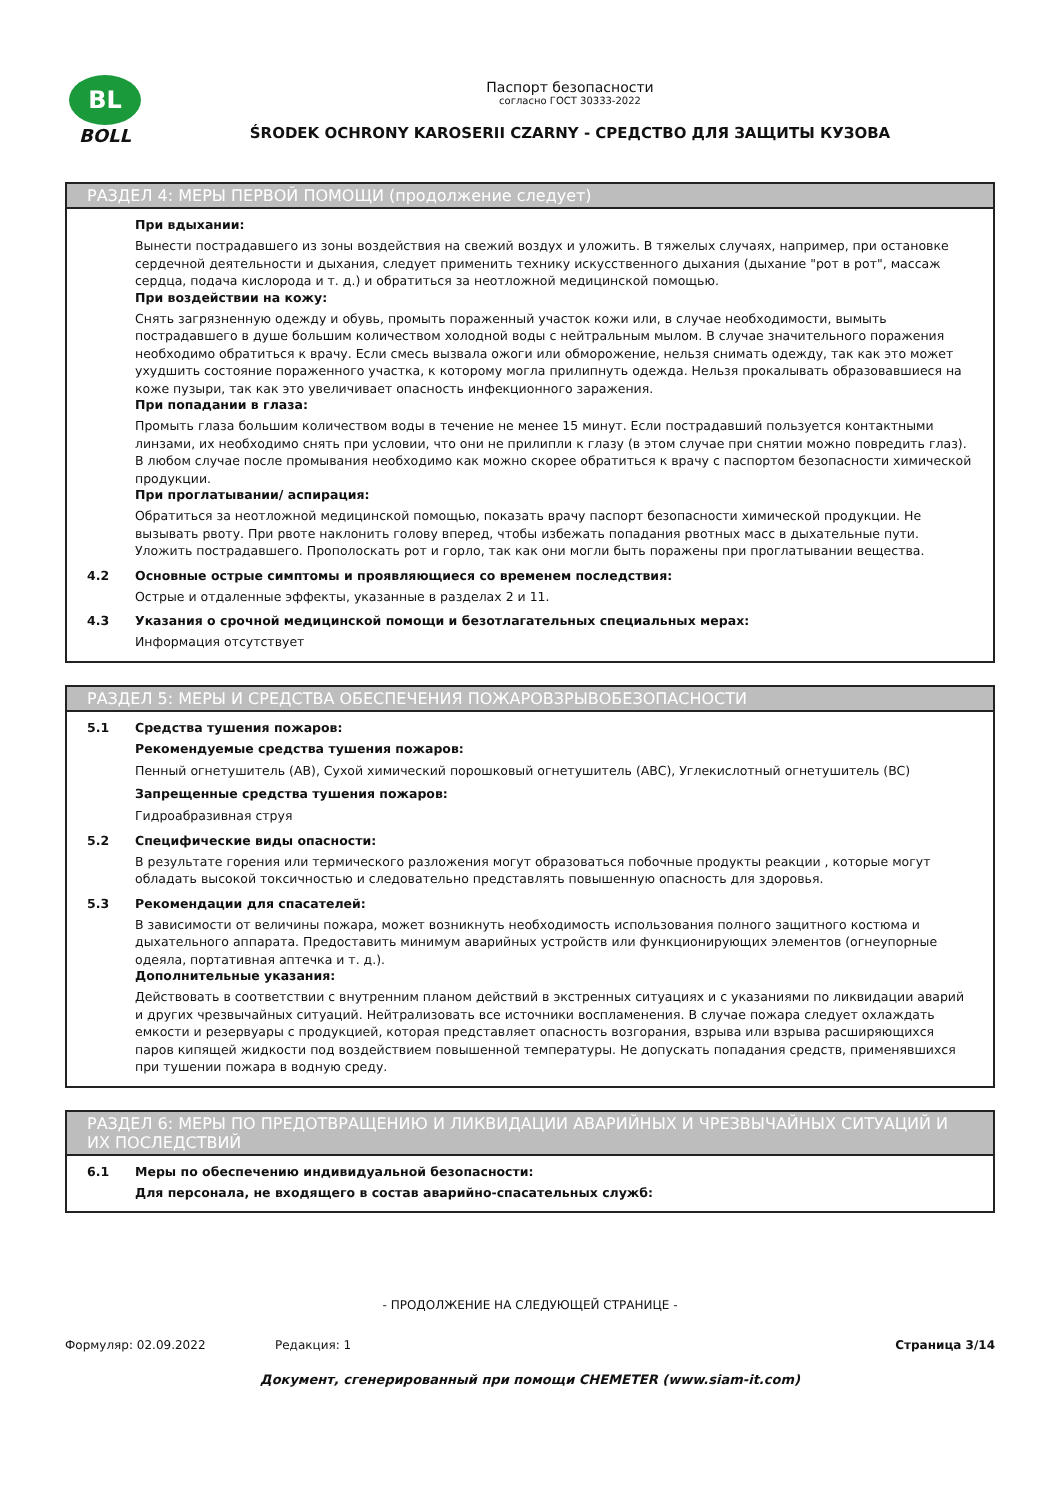BL
BOLL
Паспорт безопасности
согласно ГОСТ 30333-2022
ŚRODEK OCHRONY KAROSERII CZARNY - СРЕДСТВО ДЛЯ ЗАЩИТЫ КУЗОВА
РАЗДЕЛ 4: МЕРЫ ПЕРВОЙ ПОМОЩИ (продолжение следует)
При вдыхании:
Вынести пострадавшего из зоны воздействия на свежий воздух и уложить. В тяжелых случаях, например, при остановке сердечной деятельности и дыхания, следует применить технику искусственного дыхания (дыхание "рот в рот", массаж сердца, подача кислорода и т. д.) и обратиться за неотложной медицинской помощью.
При воздействии на кожу:
Снять загрязненную одежду и обувь, промыть пораженный участок кожи или, в случае необходимости, вымыть пострадавшего в душе большим количеством холодной воды с нейтральным мылом. В случае значительного поражения необходимо обратиться к врачу. Если смесь вызвала ожоги или обморожение, нельзя снимать одежду, так как это может ухудшить состояние пораженного участка, к которому могла прилипнуть одежда. Нельзя прокалывать образовавшиеся на коже пузыри, так как это увеличивает опасность инфекционного заражения.
При попадании в глаза:
Промыть глаза большим количеством воды в течение не менее 15 минут. Если пострадавший пользуется контактными линзами, их необходимо снять при условии, что они не прилипли к глазу (в этом случае при снятии можно повредить глаз). В любом случае после промывания необходимо как можно скорее обратиться к врачу с паспортом безопасности химической продукции.
При проглатывании/ аспирация:
Обратиться за неотложной медицинской помощью, показать врачу паспорт безопасности химической продукции. Не вызывать рвоту. При рвоте наклонить голову вперед, чтобы избежать попадания рвотных масс в дыхательные пути. Уложить пострадавшего. Прополоскать рот и горло, так как они могли быть поражены при проглатывании вещества.
4.2 Основные острые симптомы и проявляющиеся со временем последствия:
Острые и отдаленные эффекты, указанные в разделах 2 и 11.
4.3 Указания о срочной медицинской помощи и безотлагательных специальных мерах:
Информация отсутствует
РАЗДЕЛ 5: МЕРЫ И СРЕДСТВА ОБЕСПЕЧЕНИЯ ПОЖАРОВЗРЫВОБЕЗОПАСНОСТИ
5.1 Средства тушения пожаров:
Рекомендуемые средства тушения пожаров:
Пенный огнетушитель (AB), Сухой химический порошковый огнетушитель (ABC), Углекислотный огнетушитель (BC)
Запрещенные средства тушения пожаров:
Гидроабразивная струя
5.2 Специфические виды опасности:
В результате горения или термического разложения могут образоваться побочные продукты реакции , которые могут обладать высокой токсичностью и следовательно представлять повышенную опасность для здоровья.
5.3 Рекомендации для спасателей:
В зависимости от величины пожара, может возникнуть необходимость использования полного защитного костюма и дыхательного аппарата. Предоставить минимум аварийных устройств или функционирующих элементов (огнеупорные одеяла, портативная аптечка и т. д.).
Дополнительные указания:
Действовать в соответствии с внутренним планом действий в экстренных ситуациях и с указаниями по ликвидации аварий и других чрезвычайных ситуаций. Нейтрализовать все источники воспламенения. В случае пожара следует охлаждать емкости и резервуары с продукцией, которая представляет опасность возгорания, взрыва или взрыва расширяющихся паров кипящей жидкости под воздействием повышенной температуры. Не допускать попадания средств, применявшихся при тушении пожара в водную среду.
РАЗДЕЛ 6: МЕРЫ ПО ПРЕДОТВРАЩЕНИЮ И ЛИКВИДАЦИИ АВАРИЙНЫХ И ЧРЕЗВЫЧАЙНЫХ СИТУАЦИЙ И ИХ ПОСЛЕДСТВИЙ
6.1 Меры по обеспечению индивидуальной безопасности:
Для персонала, не входящего в состав аварийно-спасательных служб:
- ПРОДОЛЖЕНИЕ НА СЛЕДУЮЩЕЙ СТРАНИЦЕ -
Формуляр: 02.09.2022 Редакция: 1 Страница 3/14
Документ, сгенерированный при помощи CHEMETER (www.siam-it.com)